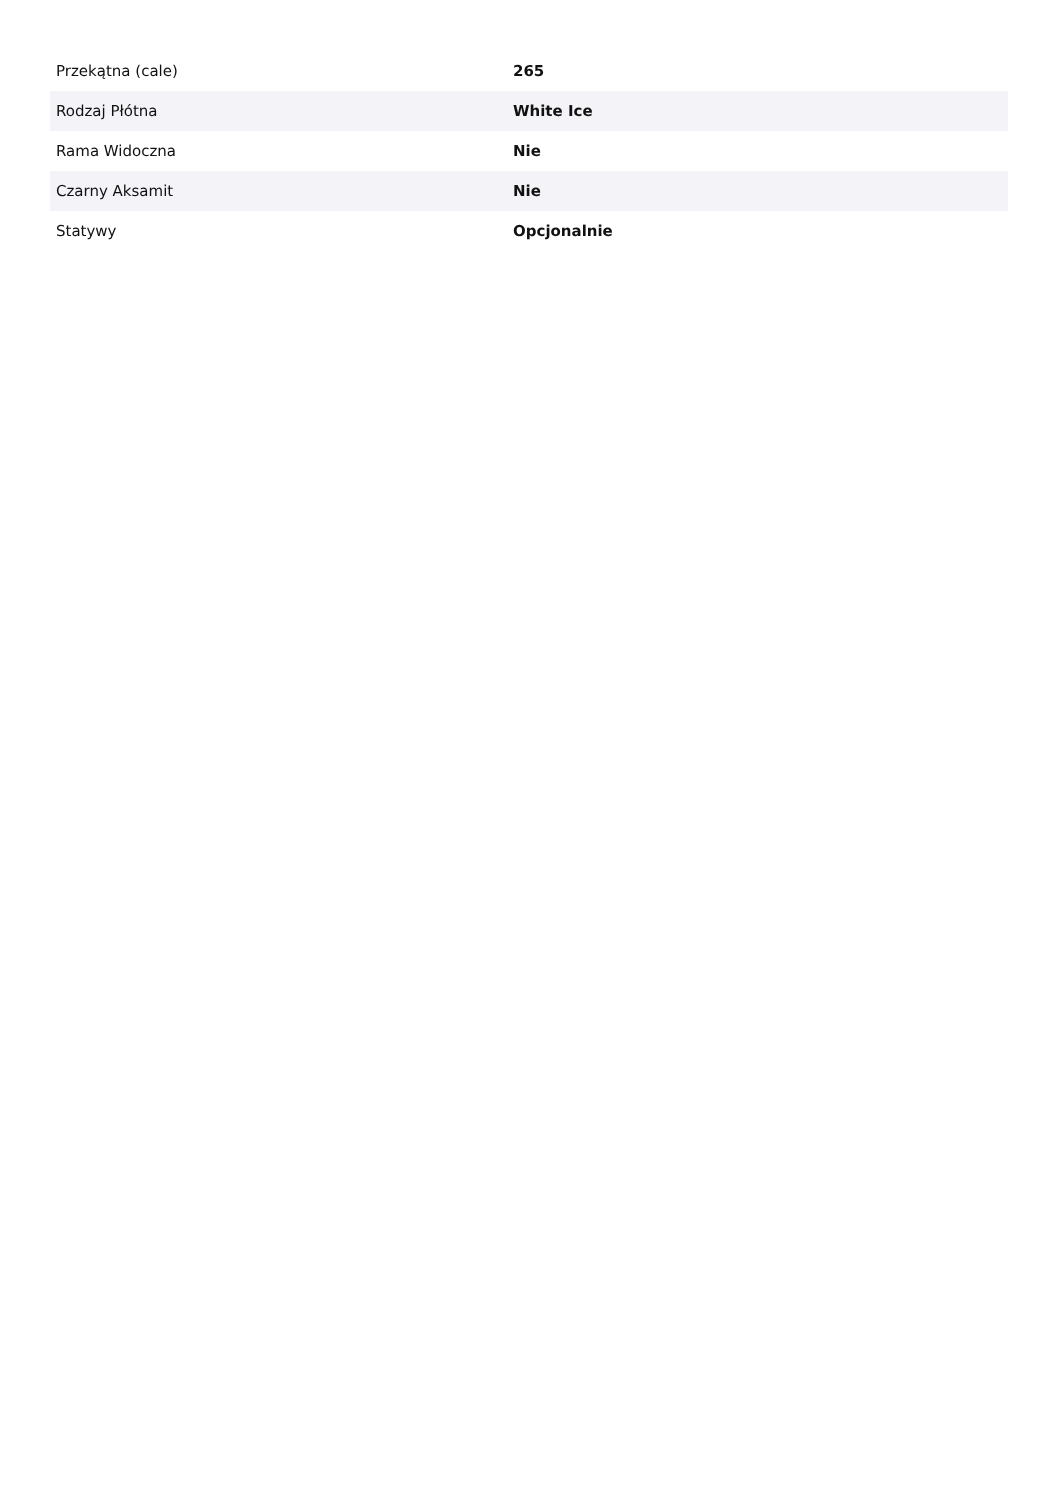| Przekątna (cale) | 265 |
| Rodzaj Płótna | White Ice |
| Rama Widoczna | Nie |
| Czarny Aksamit | Nie |
| Statywy | Opcjonalnie |